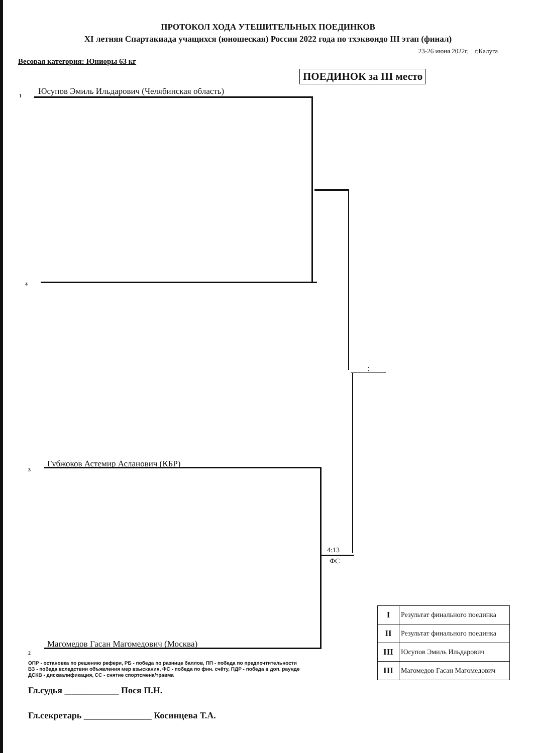ПРОТОКОЛ ХОДА УТЕШИТЕЛЬНЫХ ПОЕДИНКОВ
XI летняя Спартакиада учащихся (юношеская) России 2022 года по тхэквондо III этап (финал)
23-26 июня 2022г. г.Калуга
Весовая категория: Юниоры 63 кг
ПОЕДИНОК за III место
1 Юсупов Эмиль Ильдарович (Челябинская область)
4
:
3
Губжоков Астемир Асланович (КБР)
4:13
ФС
2
Магомедов Гасан Магомедович (Москва)
| I | Результат финального поединка |
| II | Результат финального поединка |
| III | Юсупов Эмиль Ильдарович |
| III | Магомедов Гасан Магомедович |
ОПР - остановка по решению рефери, РБ - победа по разнице баллов, ПП - победа по предпочтительности
ВЗ - победа вследствии объявления мер взыскания, ФС - победа по фин. счёту, ПДР - победа в доп. раунде
ДСКВ - дисквалификация, СС - снятие спортсмена/травма
Гл.судья ____________ Пося П.Н.
Гл.секретарь _______________ Косинцева Т.А.